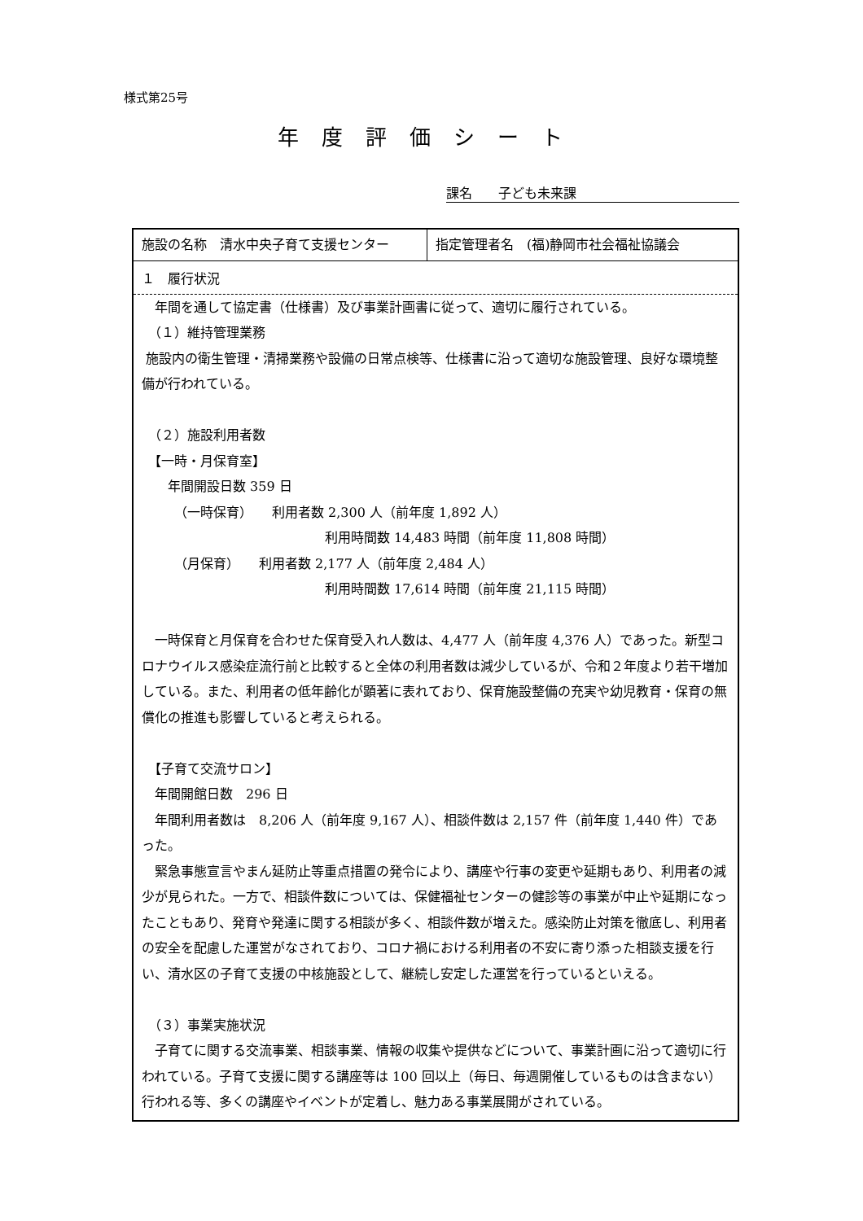様式第25号
年度評価シート
課名　　子ども未来課
| 施設の名称 清水中央子育て支援センター | 指定管理者名 (福)静岡市社会福祉協議会 |
| １ 履行状況 年間を通して協定書（仕様書）及び事業計画書に従って、適切に履行されている。 （１）維持管理業務 施設内の衛生管理・清掃業務や設備の日常点検等、仕様書に沿って適切な施設管理、良好な環境整備が行われている。 （２）施設利用者数 【一時・月保育室】 年間開設日数 359 日 （一時保育） 利用者数 2,300 人（前年度 1,892 人） 利用時間数 14,483 時間（前年度 11,808 時間） （月保育） 利用者数 2,177 人（前年度 2,484 人） 利用時間数 17,614 時間（前年度 21,115 時間） 一時保育と月保育を合わせた保育受入れ人数は、4,477 人（前年度 4,376 人）であった。新型コロナウイルス感染症流行前と比較すると全体の利用者数は減少しているが、令和２年度より若干増加している。また、利用者の低年齢化が顕著に表れており、保育施設整備の充実や幼児教育・保育の無償化の推進も影響していると考えられる。 【子育て交流サロン】 年間開館日数 296 日 年間利用者数は 8,206 人（前年度 9,167 人）、相談件数は 2,157 件（前年度 1,440 件）であった。 緊急事態宣言やまん延防止等重点措置の発令により、講座や行事の変更や延期もあり、利用者の減少が見られた。一方で、相談件数については、保健福祉センターの健診等の事業が中止や延期になったこともあり、発育や発達に関する相談が多く、相談件数が増えた。感染防止対策を徹底し、利用者の安全を配慮した運営がなされており、コロナ禍における利用者の不安に寄り添った相談支援を行い、清水区の子育て支援の中核施設として、継続し安定した運営を行っているといえる。 （３）事業実施状況 子育てに関する交流事業、相談事業、情報の収集や提供などについて、事業計画に沿って適切に行われている。子育て支援に関する講座等は 100 回以上（毎日、毎週開催しているものは含まない）行われる等、多くの講座やイベントが定着し、魅力ある事業展開がされている。 | |